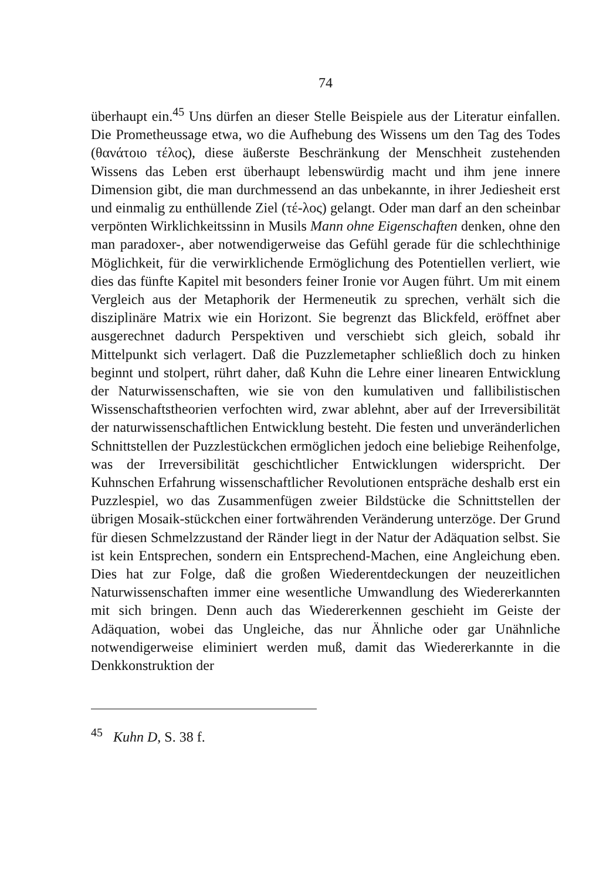74
überhaupt ein.<sup>45</sup> Uns dürfen an dieser Stelle Beispiele aus der Literatur einfallen. Die Prometheussage etwa, wo die Aufhebung des Wissens um den Tag des Todes (θανάτοιο τέλος), diese äußerste Beschränkung der Menschheit zustehenden Wissens das Leben erst überhaupt lebenswürdig macht und ihm jene innere Dimension gibt, die man durchmessend an das unbekannte, in ihrer Jediesheit erst und einmalig zu enthüllende Ziel (τέ-λος) gelangt. Oder man darf an den scheinbar verpönten Wirklichkeitssinn in Musils Mann ohne Eigenschaften denken, ohne den man paradoxer-, aber notwendigerweise das Gefühl gerade für die schlechthinige Möglichkeit, für die verwirklichende Ermöglichung des Potentiellen verliert, wie dies das fünfte Kapitel mit besonders feiner Ironie vor Augen führt. Um mit einem Vergleich aus der Metaphorik der Hermeneutik zu sprechen, verhält sich die disziplinäre Matrix wie ein Horizont. Sie begrenzt das Blickfeld, eröffnet aber ausgerechnet dadurch Perspektiven und verschiebt sich gleich, sobald ihr Mittelpunkt sich verlagert. Daß die Puzzlemetapher schließlich doch zu hinken beginnt und stolpert, rührt daher, daß Kuhn die Lehre einer linearen Entwicklung der Naturwissenschaften, wie sie von den kumulativen und fallibilistischen Wissenschaftstheorien verfochten wird, zwar ablehnt, aber auf der Irreversibilität der naturwissenschaftlichen Entwicklung besteht. Die festen und unveränderlichen Schnittstellen der Puzzlestückchen ermöglichen jedoch eine beliebige Reihenfolge, was der Irreversibilität geschichtlicher Entwicklungen widerspricht. Der Kuhnschen Erfahrung wissenschaftlicher Revolutionen entspräche deshalb erst ein Puzzlespiel, wo das Zusammenfügen zweier Bildstücke die Schnittstellen der übrigen Mosaik-stückchen einer fortwährenden Veränderung unterzöge. Der Grund für diesen Schmelzzustand der Ränder liegt in der Natur der Adäquation selbst. Sie ist kein Entsprechen, sondern ein Entsprechend-Machen, eine Angleichung eben. Dies hat zur Folge, daß die großen Wiederentdeckungen der neuzeitlichen Naturwissenschaften immer eine wesentliche Umwandlung des Wiedererkannten mit sich bringen. Denn auch das Wiedererkennen geschieht im Geiste der Adäquation, wobei das Ungleiche, das nur Ähnliche oder gar Unähnliche notwendigerweise eliminiert werden muß, damit das Wiedererkannte in die Denkkonstruktion der
<sup>45</sup> Kuhn D, S. 38 f.